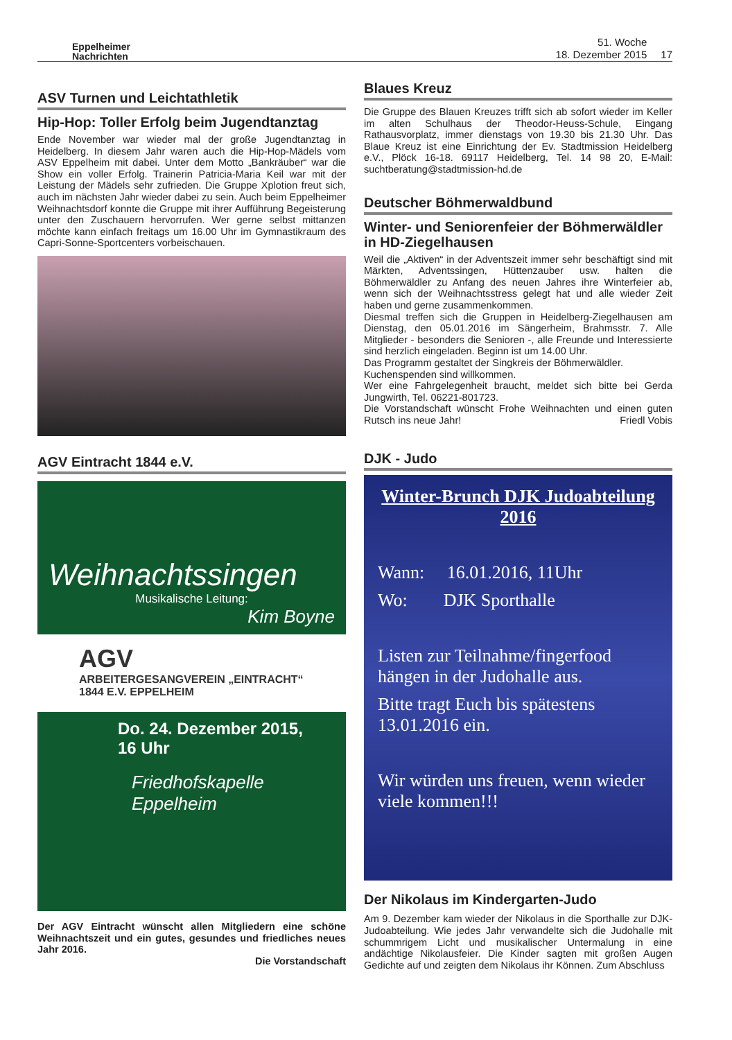Eppelheimer
Nachrichten
51. Woche
18. Dezember 2015
17
ASV Turnen und Leichtathletik
Hip-Hop: Toller Erfolg beim Jugendtanztag
Ende November war wieder mal der große Jugendtanztag in Heidelberg. In diesem Jahr waren auch die Hip-Hop-Mädels vom ASV Eppelheim mit dabei. Unter dem Motto „Bankräuber“ war die Show ein voller Erfolg. Trainerin Patricia-Maria Keil war mit der Leistung der Mädels sehr zufrieden. Die Gruppe Xplotion freut sich, auch im nächsten Jahr wieder dabei zu sein. Auch beim Eppelheimer Weihnachtsdorf konnte die Gruppe mit ihrer Aufführung Begeisterung unter den Zuschauern hervorrufen. Wer gerne selbst mittanzen möchte kann einfach freitags um 16.00 Uhr im Gymnastikraum des Capri-Sonne-Sportcenters vorbeischauen.
AGV Eintracht 1844 e.V.
Weihnachtssingen
Musikalische Leitung:
Kim Boyne
AGV
ARBEITERGESANGVEREIN „EINTRACHT“ 1844 E.V. EPPELHEIM
Do. 24. Dezember 2015,
16 Uhr
Friedhofskapelle Eppelheim
Der AGV Eintracht wünscht allen Mitgliedern eine schöne Weihnachtszeit und ein gutes, gesundes und friedliches neues Jahr 2016.
Die Vorstandschaft
Blaues Kreuz
Die Gruppe des Blauen Kreuzes trifft sich ab sofort wieder im Keller im alten Schulhaus der Theodor-Heuss-Schule, Eingang Rathausvorplatz, immer dienstags von 19.30 bis 21.30 Uhr. Das Blaue Kreuz ist eine Einrichtung der Ev. Stadtmission Heidelberg e.V., Plöck 16-18. 69117 Heidelberg, Tel. 14 98 20, E-Mail: suchtberatung@stadtmission-hd.de
Deutscher Böhmerwaldbund
Winter- und Seniorenfeier der Böhmerwäldler in HD-Ziegelhausen
Weil die „Aktiven“ in der Adventszeit immer sehr beschäftigt sind mit Märkten, Adventssingen, Hüttenzauber usw. halten die Böhmerwäldler zu Anfang des neuen Jahres ihre Winterfeier ab, wenn sich der Weihnachtsstress gelegt hat und alle wieder Zeit haben und gerne zusammenkommen.
Diesmal treffen sich die Gruppen in Heidelberg-Ziegelhausen am Dienstag, den 05.01.2016 im Sängerheim, Brahmsstr. 7. Alle Mitglieder - besonders die Senioren -, alle Freunde und Interessierte sind herzlich eingeladen. Beginn ist um 14.00 Uhr.
Das Programm gestaltet der Singkreis der Böhmerwäldler.
Kuchenspenden sind willkommen.
Wer eine Fahrgelegenheit braucht, meldet sich bitte bei Gerda Jungwirth, Tel. 06221-801723.
Die Vorstandschaft wünscht Frohe Weihnachten und einen guten Rutsch ins neue Jahr! Friedl Vobis
DJK - Judo
Winter-Brunch DJK Judoabteilung 2016
Wann: 16.01.2016, 11Uhr
Wo: DJK Sporthalle
Listen zur Teilnahme/fingerfood hängen in der Judohalle aus.
Bitte tragt Euch bis spätestens 13.01.2016 ein.
Wir würden uns freuen, wenn wieder viele kommen!!!
Der Nikolaus im Kindergarten-Judo
Am 9. Dezember kam wieder der Nikolaus in die Sporthalle zur DJK-Judoabteilung. Wie jedes Jahr verwandelte sich die Judohalle mit schummrigem Licht und musikalischer Untermalung in eine andächtige Nikolausfeier. Die Kinder sagten mit großen Augen Gedichte auf und zeigten dem Nikolaus ihr Können. Zum Abschluss